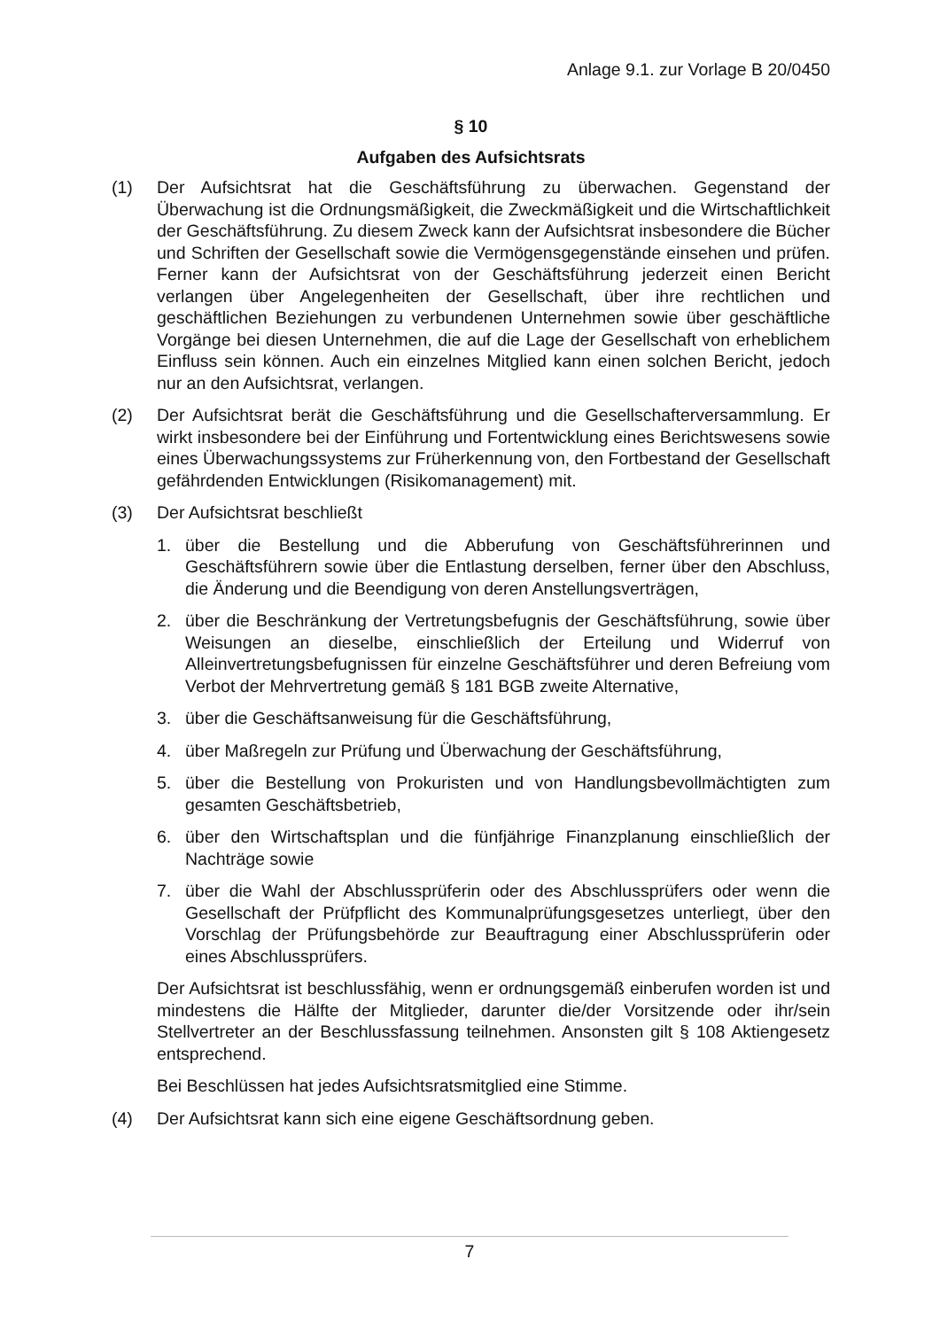Anlage 9.1. zur Vorlage B 20/0450
§ 10
Aufgaben des Aufsichtsrats
(1) Der Aufsichtsrat hat die Geschäftsführung zu überwachen. Gegenstand der Überwachung ist die Ordnungsmäßigkeit, die Zweckmäßigkeit und die Wirtschaftlichkeit der Geschäftsführung. Zu diesem Zweck kann der Aufsichtsrat insbesondere die Bücher und Schriften der Gesellschaft sowie die Vermögensgegenstände einsehen und prüfen. Ferner kann der Aufsichtsrat von der Geschäftsführung jederzeit einen Bericht verlangen über Angelegenheiten der Gesellschaft, über ihre rechtlichen und geschäftlichen Beziehungen zu verbundenen Unternehmen sowie über geschäftliche Vorgänge bei diesen Unternehmen, die auf die Lage der Gesellschaft von erheblichem Einfluss sein können. Auch ein einzelnes Mitglied kann einen solchen Bericht, jedoch nur an den Aufsichtsrat, verlangen.
(2) Der Aufsichtsrat berät die Geschäftsführung und die Gesellschafterversammlung. Er wirkt insbesondere bei der Einführung und Fortentwicklung eines Berichtswesens sowie eines Überwachungssystems zur Früherkennung von, den Fortbestand der Gesellschaft gefährdenden Entwicklungen (Risikomanagement) mit.
(3) Der Aufsichtsrat beschließt
1. über die Bestellung und die Abberufung von Geschäftsführerinnen und Geschäftsführern sowie über die Entlastung derselben, ferner über den Abschluss, die Änderung und die Beendigung von deren Anstellungsverträgen,
2. über die Beschränkung der Vertretungsbefugnis der Geschäftsführung, sowie über Weisungen an dieselbe, einschließlich der Erteilung und Widerruf von Alleinvertretungsbefugnissen für einzelne Geschäftsführer und deren Befreiung vom Verbot der Mehrvertretung gemäß § 181 BGB zweite Alternative,
3. über die Geschäftsanweisung für die Geschäftsführung,
4. über Maßregeln zur Prüfung und Überwachung der Geschäftsführung,
5. über die Bestellung von Prokuristen und von Handlungsbevollmächtigten zum gesamten Geschäftsbetrieb,
6. über den Wirtschaftsplan und die fünfjährige Finanzplanung einschließlich der Nachträge sowie
7. über die Wahl der Abschlussprüferin oder des Abschlussprüfers oder wenn die Gesellschaft der Prüfpflicht des Kommunalprüfungsgesetzes unterliegt, über den Vorschlag der Prüfungsbehörde zur Beauftragung einer Abschlussprüferin oder eines Abschlussprüfers.
Der Aufsichtsrat ist beschlussfähig, wenn er ordnungsgemäß einberufen worden ist und mindestens die Hälfte der Mitglieder, darunter die/der Vorsitzende oder ihr/sein Stellvertreter an der Beschlussfassung teilnehmen. Ansonsten gilt § 108 Aktiengesetz entsprechend.
Bei Beschlüssen hat jedes Aufsichtsratsmitglied eine Stimme.
(4) Der Aufsichtsrat kann sich eine eigene Geschäftsordnung geben.
7